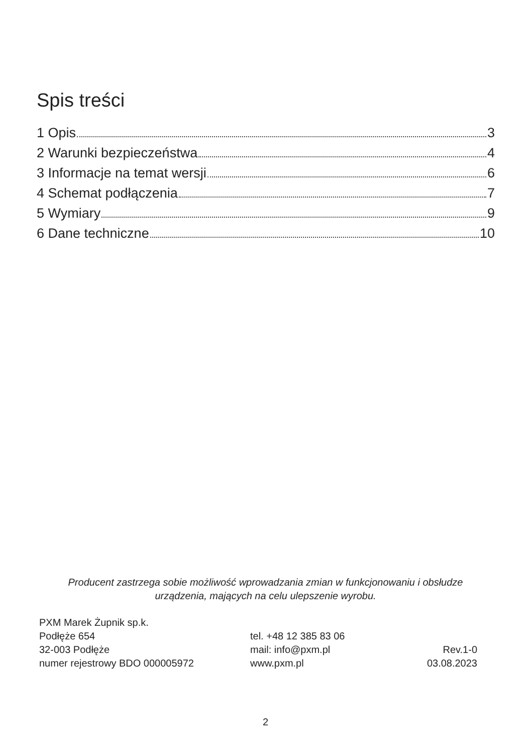Spis treści
1 Opis 3
2 Warunki bezpieczeństwa 4
3 Informacje na temat wersji 6
4 Schemat podłączenia 7
5 Wymiary 9
6 Dane techniczne 10
Producent zastrzega sobie możliwość wprowadzania zmian w funkcjonowaniu i obsłudze
urządzenia, mających na celu ulepszenie wyrobu.
PXM Marek Żupnik sp.k.
Podłęże 654
32-003 Podłęże
numer rejestrowy BDO 000005972
tel. +48 12 385 83 06
mail: info@pxm.pl
www.pxm.pl
Rev.1-0
03.08.2023
2